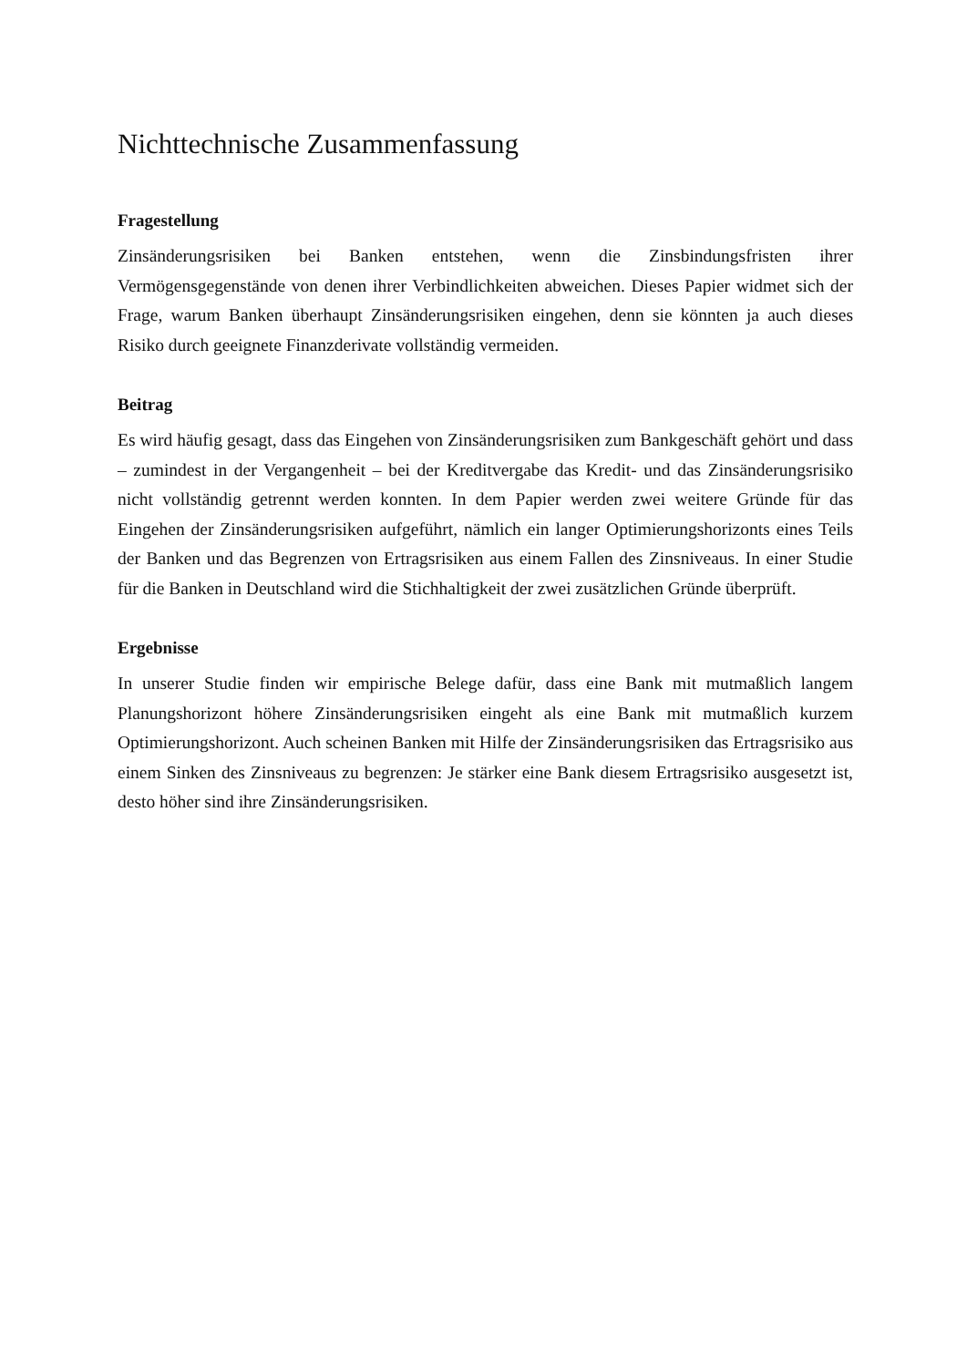Nichttechnische Zusammenfassung
Fragestellung
Zinsänderungsrisiken bei Banken entstehen, wenn die Zinsbindungsfristen ihrer Vermögensgegenstände von denen ihrer Verbindlichkeiten abweichen. Dieses Papier widmet sich der Frage, warum Banken überhaupt Zinsänderungsrisiken eingehen, denn sie könnten ja auch dieses Risiko durch geeignete Finanzderivate vollständig vermeiden.
Beitrag
Es wird häufig gesagt, dass das Eingehen von Zinsänderungsrisiken zum Bankgeschäft gehört und dass – zumindest in der Vergangenheit – bei der Kreditvergabe das Kredit- und das Zinsänderungsrisiko nicht vollständig getrennt werden konnten. In dem Papier werden zwei weitere Gründe für das Eingehen der Zinsänderungsrisiken aufgeführt, nämlich ein langer Optimierungshorizonts eines Teils der Banken und das Begrenzen von Ertragsrisiken aus einem Fallen des Zinsniveaus. In einer Studie für die Banken in Deutschland wird die Stichhaltigkeit der zwei zusätzlichen Gründe überprüft.
Ergebnisse
In unserer Studie finden wir empirische Belege dafür, dass eine Bank mit mutmaßlich langem Planungshorizont höhere Zinsänderungsrisiken eingeht als eine Bank mit mutmaßlich kurzem Optimierungshorizont. Auch scheinen Banken mit Hilfe der Zinsänderungsrisiken das Ertragsrisiko aus einem Sinken des Zinsniveaus zu begrenzen: Je stärker eine Bank diesem Ertragsrisiko ausgesetzt ist, desto höher sind ihre Zinsänderungsrisiken.